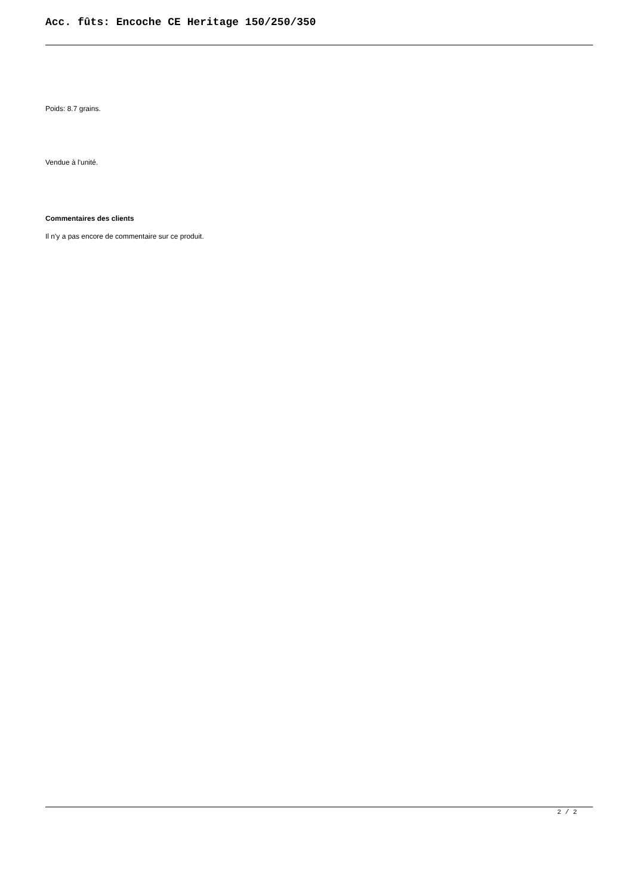Acc. fûts: Encoche CE Heritage 150/250/350
Poids: 8.7 grains.
Vendue à l'unité.
Commentaires des clients
Il n'y a pas encore de commentaire sur ce produit.
2 / 2